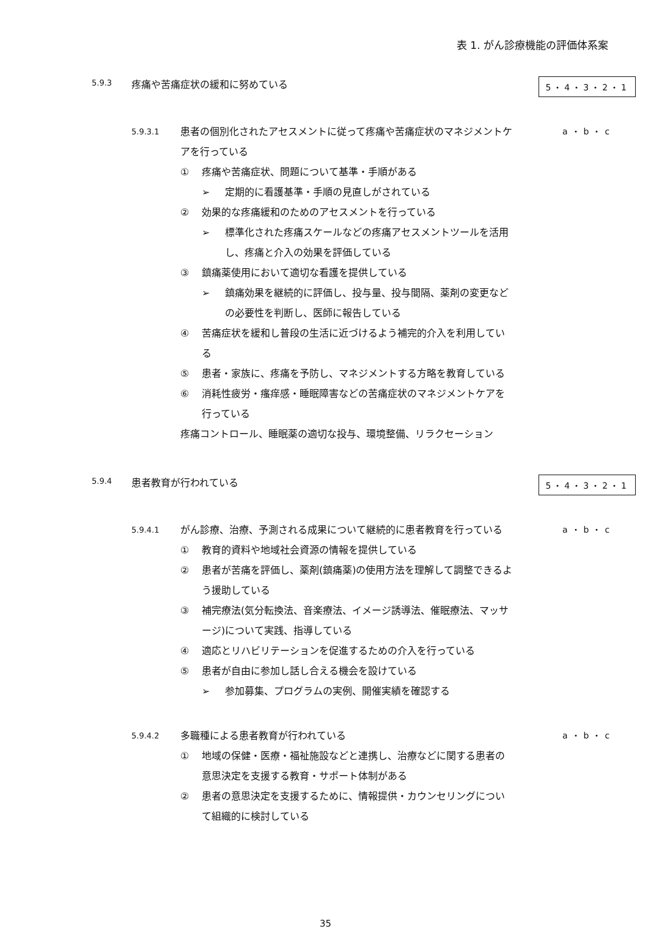表 1. がん診療機能の評価体系案
5.9.3
疼痛や苦痛症状の緩和に努めている
5・4・3・2・1
5.9.3.1
患者の個別化されたアセスメントに従って疼痛や苦痛症状のマネジメントケアを行っている
① 疼痛や苦痛症状、問題について基準・手順がある
➢ 定期的に看護基準・手順の見直しがされている
② 効果的な疼痛緩和のためのアセスメントを行っている
➢ 標準化された疼痛スケールなどの疼痛アセスメントツールを活用し、疼痛と介入の効果を評価している
③ 鎮痛薬使用において適切な看護を提供している
➢ 鎮痛効果を継続的に評価し、投与量、投与間隔、薬剤の変更などの必要性を判断し、医師に報告している
④ 苦痛症状を緩和し普段の生活に近づけるよう補完的介入を利用している
⑤ 患者・家族に、疼痛を予防し、マネジメントする方略を教育している
⑥ 消耗性疲労・瘙痒感・睡眠障害などの苦痛症状のマネジメントケアを行っている
疼痛コントロール、睡眠薬の適切な投与、環境整備、リラクセーション
a・b・c
5.9.4
患者教育が行われている
5・4・3・2・1
5.9.4.1
がん診療、治療、予測される成果について継続的に患者教育を行っている
① 教育的資料や地域社会資源の情報を提供している
② 患者が苦痛を評価し、薬剤(鎮痛薬)の使用方法を理解して調整できるよう援助している
③ 補完療法(気分転換法、音楽療法、イメージ誘導法、催眠療法、マッサージ)について実践、指導している
④ 適応とリハビリテーションを促進するための介入を行っている
⑤ 患者が自由に参加し話し合える機会を設けている
➢ 参加募集、プログラムの実例、開催実績を確認する
a・b・c
5.9.4.2
多職種による患者教育が行われている
① 地域の保健・医療・福祉施設などと連携し、治療などに関する患者の意思決定を支援する教育・サポート体制がある
② 患者の意思決定を支援するために、情報提供・カウンセリングについて組織的に検討している
a・b・c
35